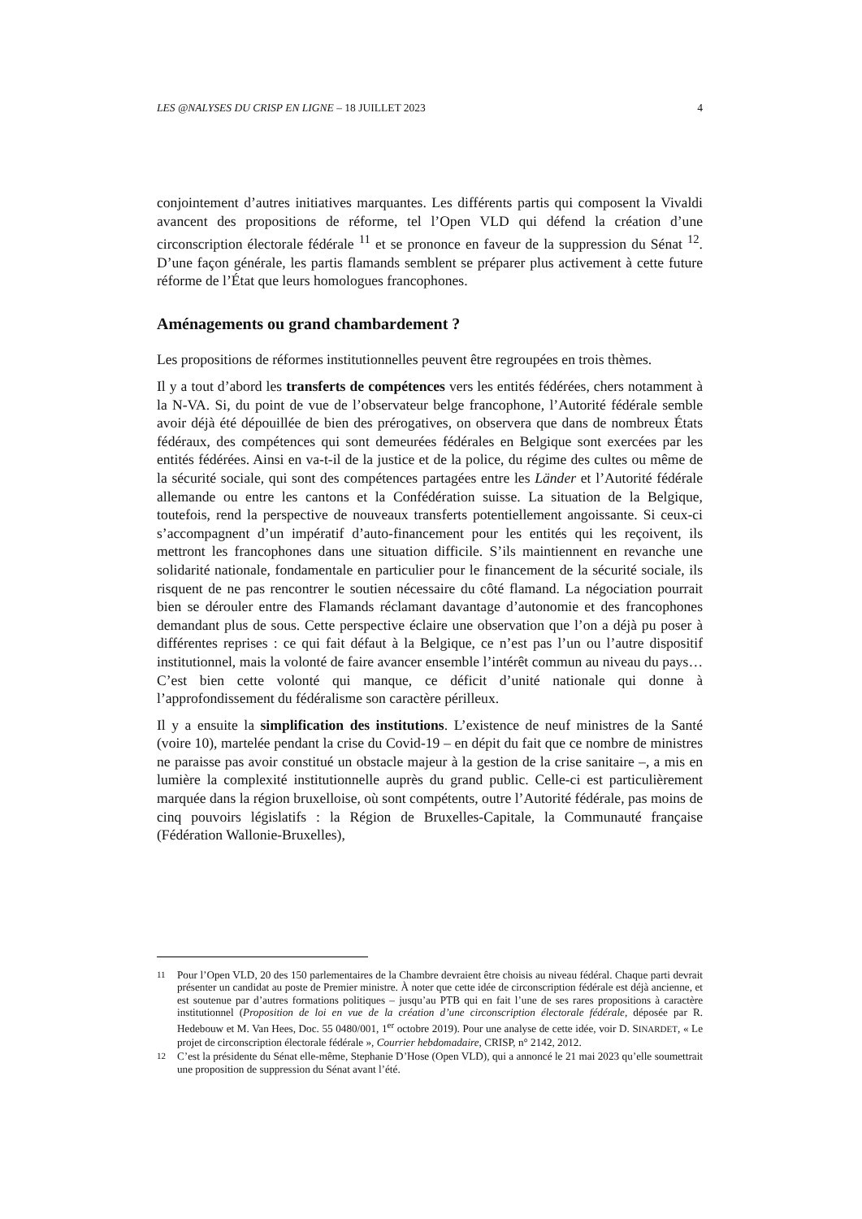LES @NALYSES DU CRISP EN LIGNE – 18 JUILLET 2023 4
conjointement d’autres initiatives marquantes. Les différents partis qui composent la Vivaldi avancent des propositions de réforme, tel l’Open VLD qui défend la création d’une circonscription électorale fédérale <sup>11</sup> et se prononce en faveur de la suppression du Sénat <sup>12</sup>. D’une façon générale, les partis flamands semblent se préparer plus activement à cette future réforme de l’État que leurs homologues francophones.
Aménagements ou grand chambardement ?
Les propositions de réformes institutionnelles peuvent être regroupées en trois thèmes.
Il y a tout d’abord les transferts de compétences vers les entités fédérées, chers notamment à la N-VA. Si, du point de vue de l’observateur belge francophone, l’Autorité fédérale semble avoir déjà été dépouillée de bien des prérogatives, on observera que dans de nombreux États fédéraux, des compétences qui sont demeurées fédérales en Belgique sont exercées par les entités fédérées. Ainsi en va-t-il de la justice et de la police, du régime des cultes ou même de la sécurité sociale, qui sont des compétences partagées entre les Länder et l’Autorité fédérale allemande ou entre les cantons et la Confédération suisse. La situation de la Belgique, toutefois, rend la perspective de nouveaux transferts potentiellement angoissante. Si ceux-ci s’accompagnent d’un impératif d’auto-financement pour les entités qui les reçoivent, ils mettront les francophones dans une situation difficile. S’ils maintiennent en revanche une solidarité nationale, fondamentale en particulier pour le financement de la sécurité sociale, ils risquent de ne pas rencontrer le soutien nécessaire du côté flamand. La négociation pourrait bien se dérouler entre des Flamands réclamant davantage d’autonomie et des francophones demandant plus de sous. Cette perspective éclaire une observation que l’on a déjà pu poser à différentes reprises : ce qui fait défaut à la Belgique, ce n’est pas l’un ou l’autre dispositif institutionnel, mais la volonté de faire avancer ensemble l’intérêt commun au niveau du pays… C’est bien cette volonté qui manque, ce déficit d’unité nationale qui donne à l’approfondissement du fédéralisme son caractère périlleux.
Il y a ensuite la simplification des institutions. L’existence de neuf ministres de la Santé (voire 10), martelée pendant la crise du Covid-19 – en dépit du fait que ce nombre de ministres ne paraisse pas avoir constitué un obstacle majeur à la gestion de la crise sanitaire –, a mis en lumière la complexité institutionnelle auprès du grand public. Celle-ci est particulièrement marquée dans la région bruxelloise, où sont compétents, outre l’Autorité fédérale, pas moins de cinq pouvoirs législatifs : la Région de Bruxelles-Capitale, la Communauté française (Fédération Wallonie-Bruxelles),
11 Pour l’Open VLD, 20 des 150 parlementaires de la Chambre devraient être choisis au niveau fédéral. Chaque parti devrait présenter un candidat au poste de Premier ministre. À noter que cette idée de circonscription fédérale est déjà ancienne, et est soutenue par d’autres formations politiques – jusqu’au PTB qui en fait l’une de ses rares propositions à caractère institutionnel (Proposition de loi en vue de la création d’une circonscription électorale fédérale, déposée par R. Hedebouw et M. Van Hees, Doc. 55 0480/001, 1<sup>er</sup> octobre 2019). Pour une analyse de cette idée, voir D. SINARDET, « Le projet de circonscription électorale fédérale », Courrier hebdomadaire, CRISP, n° 2142, 2012.
12 C’est la présidente du Sénat elle-même, Stephanie D’Hose (Open VLD), qui a annoncé le 21 mai 2023 qu’elle soumettrait une proposition de suppression du Sénat avant l’été.